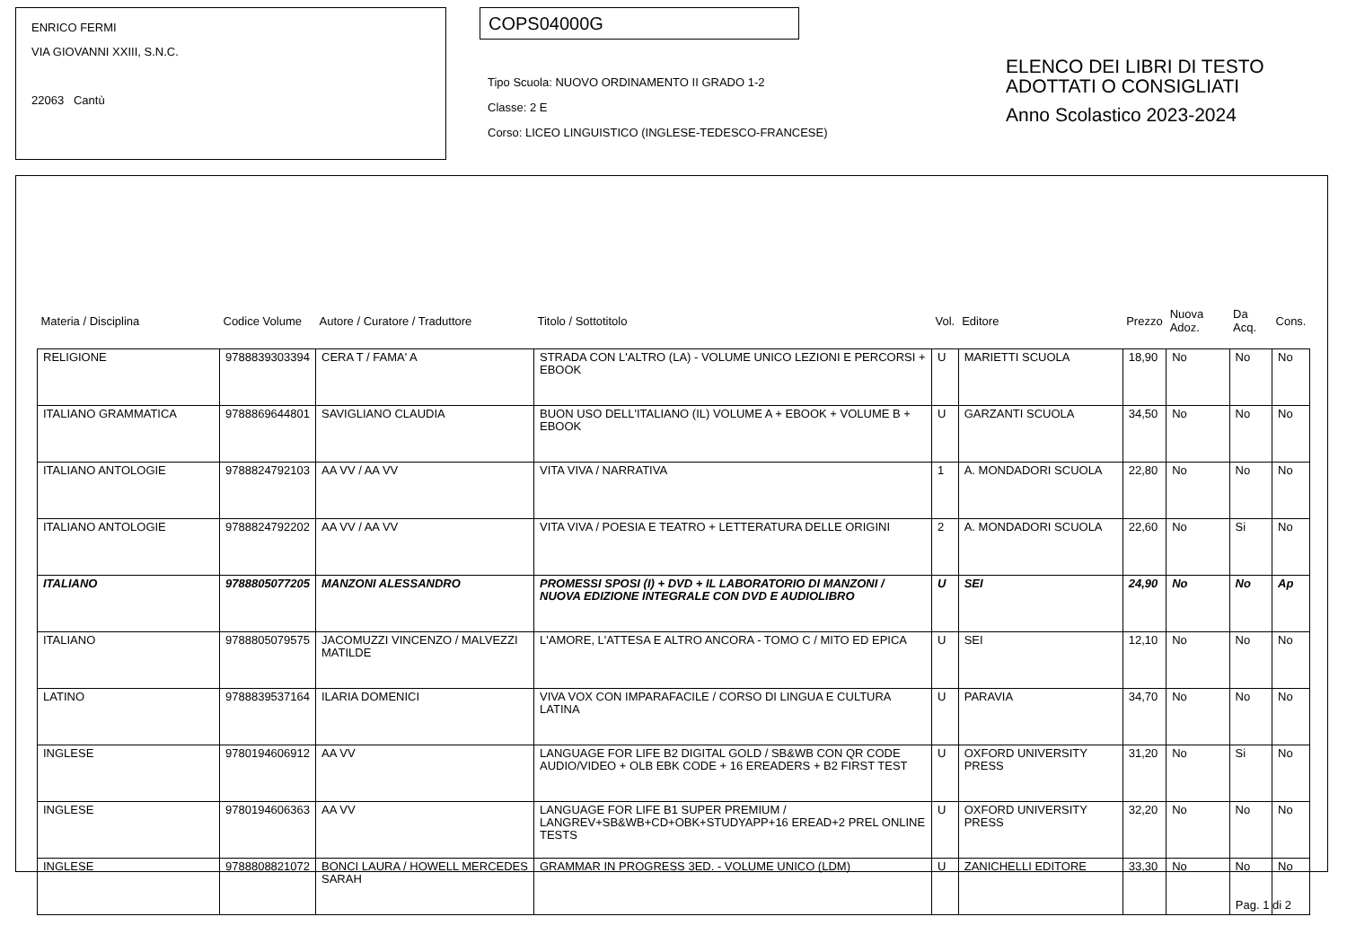ENRICO FERMI
VIA GIOVANNI XXIII, S.N.C.
22063 Cantù
COPS04000G
Tipo Scuola: NUOVO ORDINAMENTO II GRADO 1-2
Classe: 2 E
Corso: LICEO LINGUISTICO (INGLESE-TEDESCO-FRANCESE)
ELENCO DEI LIBRI DI TESTO
ADOTTATI O CONSIGLIATI
Anno Scolastico 2023-2024
| Materia / Disciplina | Codice Volume | Autore / Curatore / Traduttore | Titolo / Sottotitolo | Vol. | Editore | Prezzo | Nuova Adoz. | Da Acq. | Cons. |
| --- | --- | --- | --- | --- | --- | --- | --- | --- | --- |
| RELIGIONE | 9788839303394 | CERA T / FAMA' A | STRADA CON L'ALTRO (LA) - VOLUME UNICO LEZIONI E PERCORSI + EBOOK | U | MARIETTI SCUOLA | 18,90 | No | No | No |
| ITALIANO GRAMMATICA | 9788869644801 | SAVIGLIANO CLAUDIA | BUON USO DELL'ITALIANO (IL) VOLUME A + EBOOK + VOLUME B + EBOOK | U | GARZANTI SCUOLA | 34,50 | No | No | No |
| ITALIANO ANTOLOGIE | 9788824792103 | AA VV / AA VV | VITA VIVA / NARRATIVA | 1 | A. MONDADORI SCUOLA | 22,80 | No | No | No |
| ITALIANO ANTOLOGIE | 9788824792202 | AA VV / AA VV | VITA VIVA / POESIA E TEATRO + LETTERATURA DELLE ORIGINI | 2 | A. MONDADORI SCUOLA | 22,60 | No | Si | No |
| ITALIANO | 9788805077205 | MANZONI ALESSANDRO | PROMESSI SPOSI (I) + DVD + IL LABORATORIO DI MANZONI / NUOVA EDIZIONE INTEGRALE CON DVD E AUDIOLIBRO | U | SEI | 24,90 | No | No | Ap |
| ITALIANO | 9788805079575 | JACOMUZZI VINCENZO / MALVEZZI MATILDE | L'AMORE, L'ATTESA E ALTRO ANCORA - TOMO C / MITO ED EPICA | U | SEI | 12,10 | No | No | No |
| LATINO | 9788839537164 | ILARIA DOMENICI | VIVA VOX CON IMPARAFACILE / CORSO DI LINGUA E CULTURA LATINA | U | PARAVIA | 34,70 | No | No | No |
| INGLESE | 9780194606912 | AA VV | LANGUAGE FOR LIFE B2 DIGITAL GOLD / SB&WB CON QR CODE AUDIO/VIDEO + OLB EBK CODE + 16 EREADERS + B2 FIRST TEST | U | OXFORD UNIVERSITY PRESS | 31,20 | No | Si | No |
| INGLESE | 9780194606363 | AA VV | LANGUAGE FOR LIFE B1 SUPER PREMIUM / LANGREV+SB&WB+CD+OBK+STUDYAPP+16 EREAD+2 PREL ONLINE TESTS | U | OXFORD UNIVERSITY PRESS | 32,20 | No | No | No |
| INGLESE | 9788808821072 | BONCI LAURA / HOWELL MERCEDES SARAH | GRAMMAR IN PROGRESS 3ED. - VOLUME UNICO (LDM) | U | ZANICHELLI EDITORE | 33,30 | No | No | No |
Pag. 1 di 2